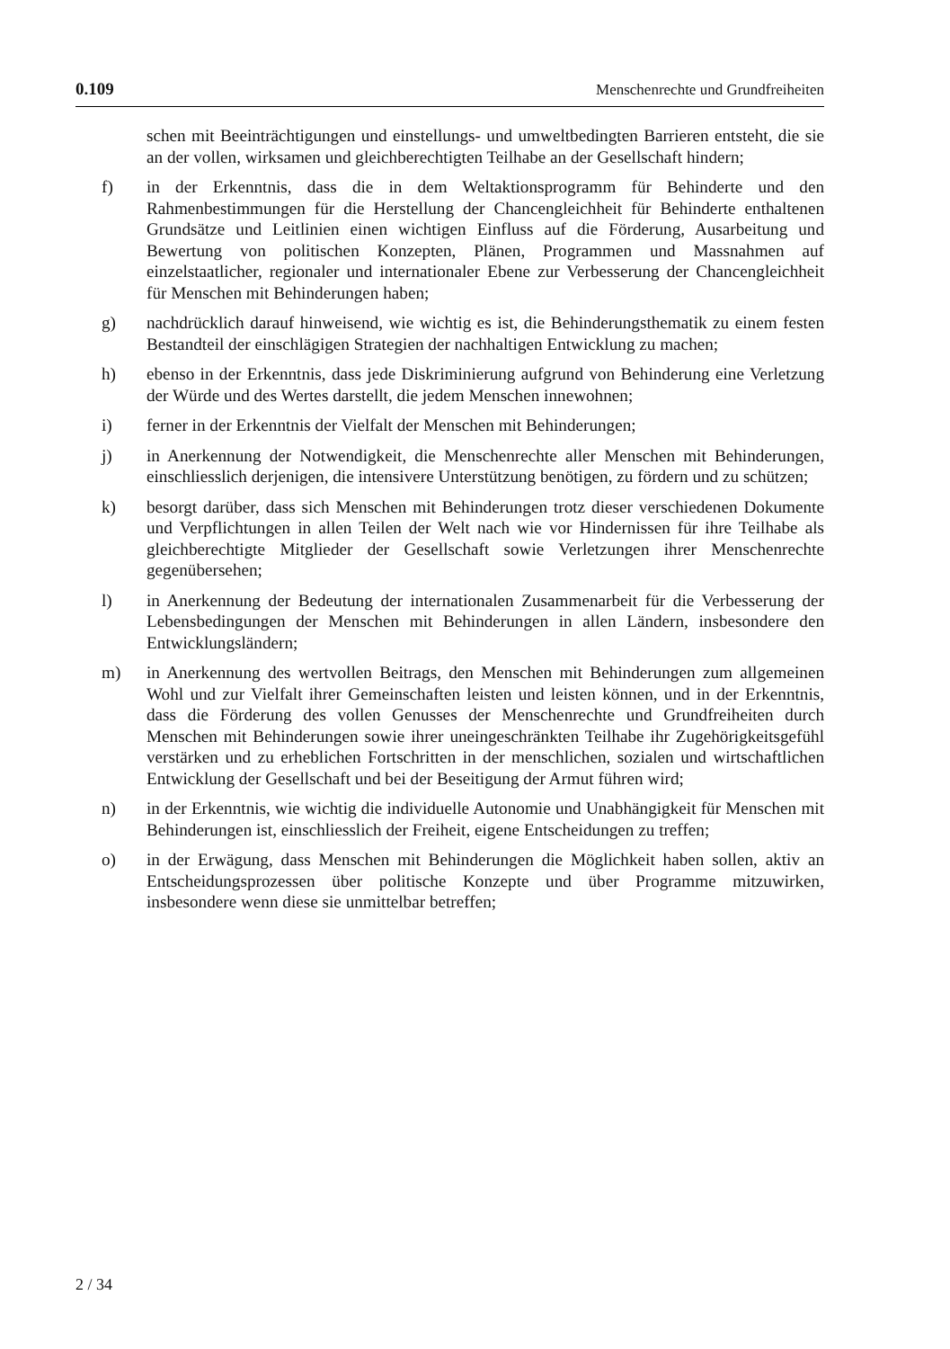0.109 Menschenrechte und Grundfreiheiten
schen mit Beeinträchtigungen und einstellungs- und umweltbedingten Barrieren entsteht, die sie an der vollen, wirksamen und gleichberechtigten Teilhabe an der Gesellschaft hindern;
f) in der Erkenntnis, dass die in dem Weltaktionsprogramm für Behinderte und den Rahmenbestimmungen für die Herstellung der Chancengleichheit für Behinderte enthaltenen Grundsätze und Leitlinien einen wichtigen Einfluss auf die Förderung, Ausarbeitung und Bewertung von politischen Konzepten, Plänen, Programmen und Massnahmen auf einzelstaatlicher, regionaler und internationaler Ebene zur Verbesserung der Chancengleichheit für Menschen mit Behinderungen haben;
g) nachdrücklich darauf hinweisend, wie wichtig es ist, die Behinderungsthematik zu einem festen Bestandteil der einschlägigen Strategien der nachhaltigen Entwicklung zu machen;
h) ebenso in der Erkenntnis, dass jede Diskriminierung aufgrund von Behinderung eine Verletzung der Würde und des Wertes darstellt, die jedem Menschen innewohnen;
i) ferner in der Erkenntnis der Vielfalt der Menschen mit Behinderungen;
j) in Anerkennung der Notwendigkeit, die Menschenrechte aller Menschen mit Behinderungen, einschliesslich derjenigen, die intensivere Unterstützung benötigen, zu fördern und zu schützen;
k) besorgt darüber, dass sich Menschen mit Behinderungen trotz dieser verschiedenen Dokumente und Verpflichtungen in allen Teilen der Welt nach wie vor Hindernissen für ihre Teilhabe als gleichberechtigte Mitglieder der Gesellschaft sowie Verletzungen ihrer Menschenrechte gegenübersehen;
l) in Anerkennung der Bedeutung der internationalen Zusammenarbeit für die Verbesserung der Lebensbedingungen der Menschen mit Behinderungen in allen Ländern, insbesondere den Entwicklungsländern;
m) in Anerkennung des wertvollen Beitrags, den Menschen mit Behinderungen zum allgemeinen Wohl und zur Vielfalt ihrer Gemeinschaften leisten und leisten können, und in der Erkenntnis, dass die Förderung des vollen Genusses der Menschenrechte und Grundfreiheiten durch Menschen mit Behinderungen sowie ihrer uneingeschränkten Teilhabe ihr Zugehörigkeitsgefühl verstärken und zu erheblichen Fortschritten in der menschlichen, sozialen und wirtschaftlichen Entwicklung der Gesellschaft und bei der Beseitigung der Armut führen wird;
n) in der Erkenntnis, wie wichtig die individuelle Autonomie und Unabhängigkeit für Menschen mit Behinderungen ist, einschliesslich der Freiheit, eigene Entscheidungen zu treffen;
o) in der Erwägung, dass Menschen mit Behinderungen die Möglichkeit haben sollen, aktiv an Entscheidungsprozessen über politische Konzepte und über Programme mitzuwirken, insbesondere wenn diese sie unmittelbar betreffen;
2 / 34